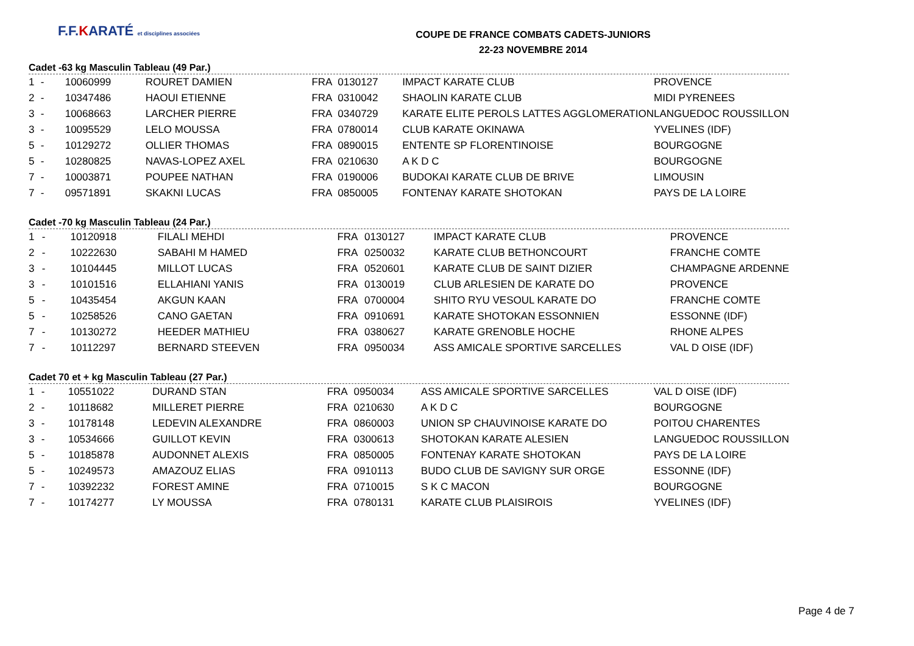F.F.KARATÉ et disciplines associées
COUPE DE FRANCE COMBATS CADETS-JUNIORS
22-23 NOVEMBRE 2014
Cadet -63 kg Masculin Tableau (49 Par.)
| 1 | - | 10060999 | ROURET DAMIEN | FRA | 0130127 | IMPACT KARATE CLUB | PROVENCE |
| 2 | - | 10347486 | HAOUI ETIENNE | FRA | 0310042 | SHAOLIN KARATE CLUB | MIDI PYRENEES |
| 3 | - | 10068663 | LARCHER PIERRE | FRA | 0340729 | KARATE ELITE PEROLS LATTES AGGLOMERATION | LANGUEDOC ROUSSILLON |
| 3 | - | 10095529 | LELO MOUSSA | FRA | 0780014 | CLUB KARATE OKINAWA | YVELINES (IDF) |
| 5 | - | 10129272 | OLLIER THOMAS | FRA | 0890015 | ENTENTE SP FLORENTINOISE | BOURGOGNE |
| 5 | - | 10280825 | NAVAS-LOPEZ AXEL | FRA | 0210630 | A K D C | BOURGOGNE |
| 7 | - | 10003871 | POUPEE NATHAN | FRA | 0190006 | BUDOKAI KARATE CLUB DE BRIVE | LIMOUSIN |
| 7 | - | 09571891 | SKAKNI LUCAS | FRA | 0850005 | FONTENAY KARATE SHOTOKAN | PAYS DE LA LOIRE |
Cadet -70 kg Masculin Tableau (24 Par.)
| 1 | - | 10120918 | FILALI MEHDI | FRA | 0130127 | IMPACT KARATE CLUB | PROVENCE |
| 2 | - | 10222630 | SABAHI M HAMED | FRA | 0250032 | KARATE CLUB BETHONCOURT | FRANCHE COMTE |
| 3 | - | 10104445 | MILLOT LUCAS | FRA | 0520601 | KARATE CLUB DE SAINT DIZIER | CHAMPAGNE ARDENNE |
| 3 | - | 10101516 | ELLAHIANI YANIS | FRA | 0130019 | CLUB ARLESIEN DE KARATE DO | PROVENCE |
| 5 | - | 10435454 | AKGUN KAAN | FRA | 0700004 | SHITO RYU VESOUL KARATE DO | FRANCHE COMTE |
| 5 | - | 10258526 | CANO GAETAN | FRA | 0910691 | KARATE SHOTOKAN ESSONNIEN | ESSONNE (IDF) |
| 7 | - | 10130272 | HEEDER MATHIEU | FRA | 0380627 | KARATE GRENOBLE HOCHE | RHONE ALPES |
| 7 | - | 10112297 | BERNARD STEEVEN | FRA | 0950034 | ASS AMICALE SPORTIVE SARCELLES | VAL D OISE (IDF) |
Cadet 70 et + kg Masculin Tableau (27 Par.)
| 1 | - | 10551022 | DURAND STAN | FRA | 0950034 | ASS AMICALE SPORTIVE SARCELLES | VAL D OISE (IDF) |
| 2 | - | 10118682 | MILLERET PIERRE | FRA | 0210630 | A K D C | BOURGOGNE |
| 3 | - | 10178148 | LEDEVIN ALEXANDRE | FRA | 0860003 | UNION SP CHAUVINOISE KARATE DO | POITOU CHARENTES |
| 3 | - | 10534666 | GUILLOT KEVIN | FRA | 0300613 | SHOTOKAN KARATE ALESIEN | LANGUEDOC ROUSSILLON |
| 5 | - | 10185878 | AUDONNET ALEXIS | FRA | 0850005 | FONTENAY KARATE SHOTOKAN | PAYS DE LA LOIRE |
| 5 | - | 10249573 | AMAZOUZ ELIAS | FRA | 0910113 | BUDO CLUB DE SAVIGNY SUR ORGE | ESSONNE (IDF) |
| 7 | - | 10392232 | FOREST AMINE | FRA | 0710015 | S K C MACON | BOURGOGNE |
| 7 | - | 10174277 | LY MOUSSA | FRA | 0780131 | KARATE CLUB PLAISIROIS | YVELINES (IDF) |
Page 4 de 7